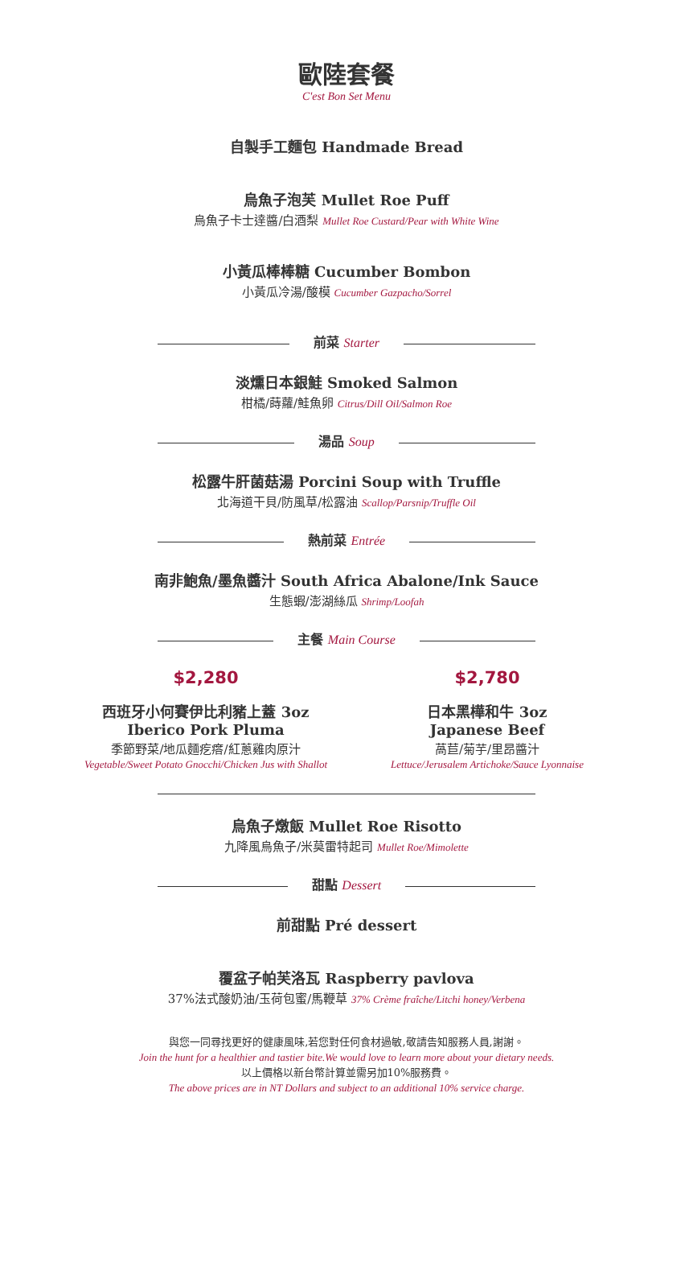歐陸套餐
C'est Bon Set Menu
自製手工麵包 Handmade Bread
烏魚子泡芙 Mullet Roe Puff
烏魚子卡士達醬/白酒梨 Mullet Roe Custard/Pear with White Wine
小黃瓜棒棒糖 Cucumber Bombon
小黃瓜冷湯/酸模 Cucumber Gazpacho/Sorrel
前菜 Starter
淡燻日本銀鮭 Smoked Salmon
柑橘/蒔蘿/鮭魚卵 Citrus/Dill Oil/Salmon Roe
湯品 Soup
松露牛肝菌菇湯 Porcini Soup with Truffle
北海道干貝/防風草/松露油 Scallop/Parsnip/Truffle Oil
熱前菜 Entrée
南非鮑魚/墨魚醬汁 South Africa Abalone/Ink Sauce
生態蝦/澎湖絲瓜 Shrimp/Loofah
主餐 Main Course
$2,280
西班牙小何賽伊比利豬上蓋 3oz
Iberico Pork Pluma
季節野菜/地瓜麵疙瘩/紅蔥雞肉原汁
Vegetable/Sweet Potato Gnocchi/Chicken Jus with Shallot
$2,780
日本黑樺和牛 3oz
Japanese Beef
萵苣/菊芋/里昂醬汁
Lettuce/Jerusalem Artichoke/Sauce Lyonnaise
烏魚子燉飯 Mullet Roe Risotto
九降風烏魚子/米莫雷特起司 Mullet Roe/Mimolette
甜點 Dessert
前甜點 Pré dessert
覆盆子帕芙洛瓦 Raspberry pavlova
37%法式酸奶油/玉荷包蜜/馬鞭草 37% Crème fraîche/Litchi honey/Verbena
與您一同尋找更好的健康風味,若您對任何食材過敏,敬請告知服務人員,謝謝。
Join the hunt for a healthier and tastier bite.We would love to learn more about your dietary needs.
以上價格以新台幣計算並需另加10%服務費。
The above prices are in NT Dollars and subject to an additional 10% service charge.